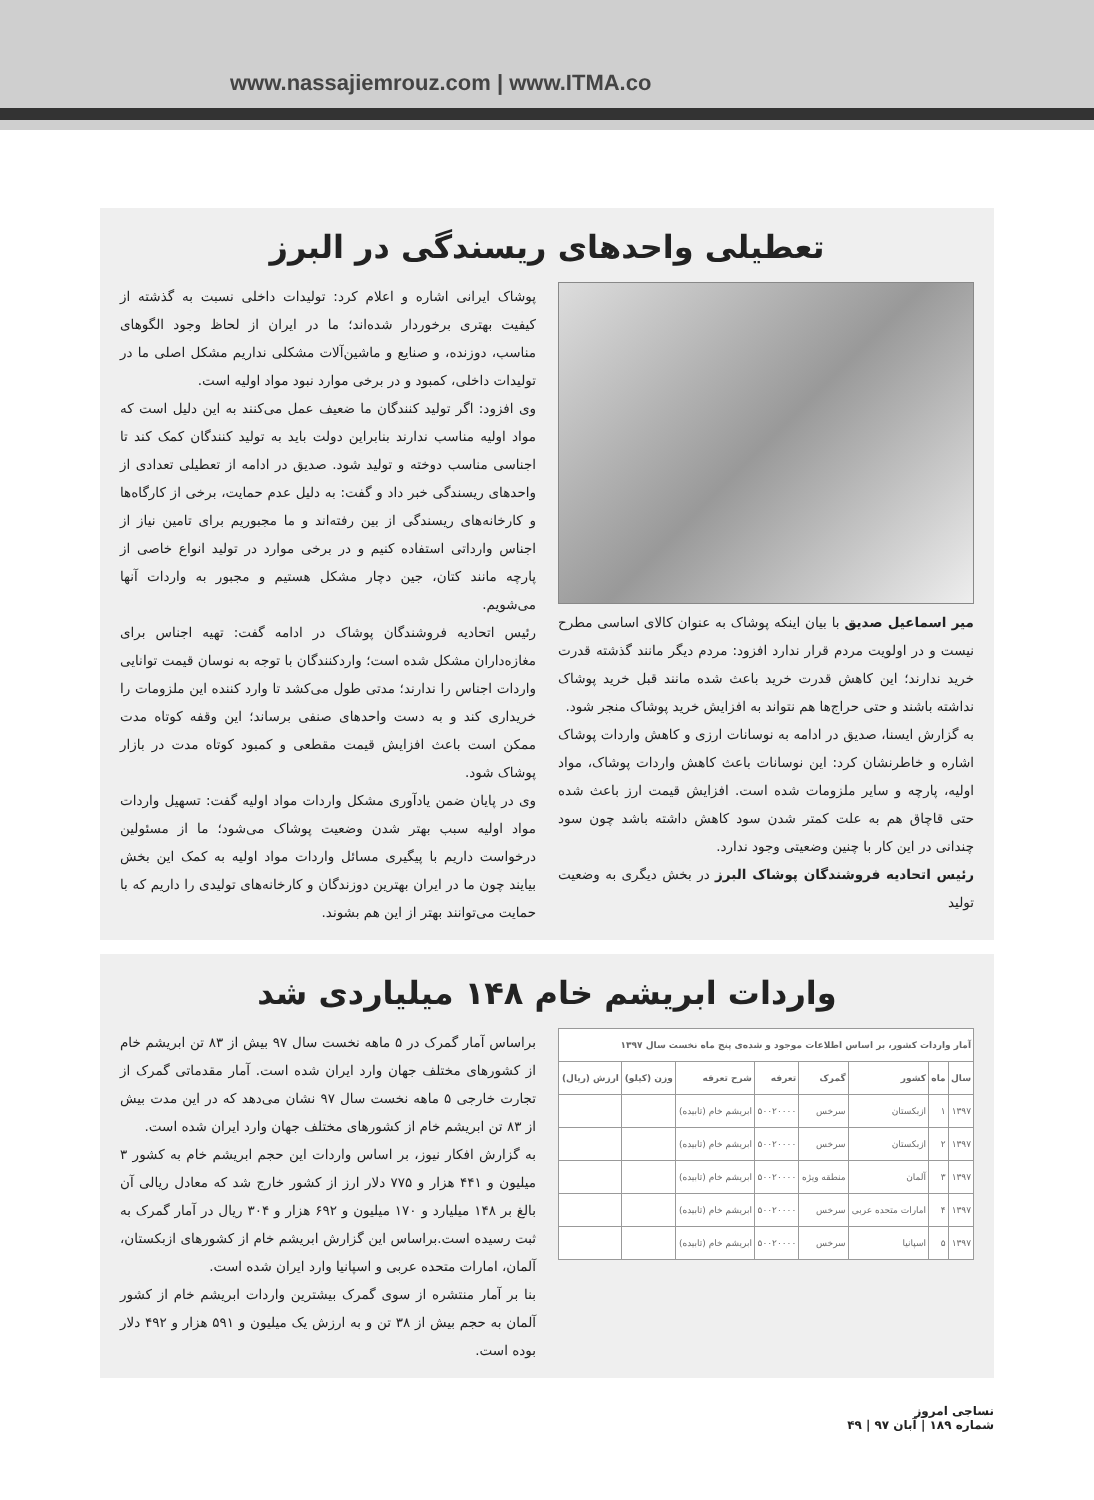www.nassajiemrouz.com | www.ITMA.co
تعطیلی واحدهای ریسندگی در البرز
میر اسماعیل صدیق با بیان اینکه پوشاک به عنوان کالای اساسی مطرح نیست و در اولویت مردم قرار ندارد افزود: مردم دیگر مانند گذشته قدرت خرید ندارند؛ این کاهش قدرت خرید باعث شده مانند قبل خرید پوشاک نداشته باشند و حتی حراج‌ها هم نتواند به افزایش خرید پوشاک منجر شود.
به گزارش ایسنا، صدیق در ادامه به نوسانات ارزی و کاهش واردات پوشاک اشاره و خاطرنشان کرد: این نوسانات باعث کاهش واردات پوشاک، مواد اولیه، پارچه و سایر ملزومات شده است. افزایش قیمت ارز باعث شده حتی قاچاق هم به علت کمتر شدن سود کاهش داشته باشد چون سود چندانی در این کار با چنین وضعیتی وجود ندارد.
رئیس اتحادیه فروشندگان پوشاک البرز در بخش دیگری به وضعیت تولید
پوشاک ایرانی اشاره و اعلام کرد: تولیدات داخلی نسبت به گذشته از کیفیت بهتری برخوردار شده‌اند؛ ما در ایران از لحاظ وجود الگوهای مناسب، دوزنده، و صنایع و ماشین‌آلات مشکلی نداریم مشکل اصلی ما در تولیدات داخلی، کمبود و در برخی موارد نبود مواد اولیه است.
وی افزود: اگر تولید کنندگان ما ضعیف عمل می‌کنند به این دلیل است که مواد اولیه مناسب ندارند بنابراین دولت باید به تولید کنندگان کمک کند تا اجناسی مناسب دوخته و تولید شود. صدیق در ادامه از تعطیلی تعدادی از واحدهای ریسندگی خبر داد و گفت: به دلیل عدم حمایت، برخی از کارگاه‌ها و کارخانه‌های ریسندگی از بین رفته‌اند و ما مجبوریم برای تامین نیاز از اجناس وارداتی استفاده کنیم و در برخی موارد در تولید انواع خاصی از پارچه مانند کتان، جین دچار مشکل هستیم و مجبور به واردات آنها می‌شویم.
رئیس اتحادیه فروشندگان پوشاک در ادامه گفت: تهیه اجناس برای مغازه‌داران مشکل شده است؛ واردکنندگان با توجه به نوسان قیمت توانایی واردات اجناس را ندارند؛ مدتی طول می‌کشد تا وارد کننده این ملزومات را خریداری کند و به دست واحدهای صنفی برساند؛ این وقفه کوتاه مدت ممکن است باعث افزایش قیمت مقطعی و کمبود کوتاه مدت در بازار پوشاک شود.
وی در پایان ضمن یادآوری مشکل واردات مواد اولیه گفت: تسهیل واردات مواد اولیه سبب بهتر شدن وضعیت پوشاک می‌شود؛ ما از مسئولین درخواست داریم با پیگیری مسائل واردات مواد اولیه به کمک این بخش بیایند چون ما در ایران بهترین دوزندگان و کارخانه‌های تولیدی را داریم که با حمایت می‌توانند بهتر از این هم بشوند.
واردات ابریشم خام ۱۴۸ میلیاردی شد
| آمار واردات کشور، بر اساس اطلاعات موجود و شده‌ی پنج ماه نخست سال ۱۳۹۷ | | | | | | | |
| --- | --- | --- | --- | --- | --- | --- | --- |
| سال | ماه | کشور | گمرک | تعرفه | شرح تعرفه | وزن (کیلو) | ارزش (ریال) |
| ۱۳۹۷ | ۱ | ازبکستان | سرخس | ۵۰۰۲۰۰۰۰ | ابریشم خام (تابیده) | | |
| ۱۳۹۷ | ۲ | ازبکستان | سرخس | ۵۰۰۲۰۰۰۰ | ابریشم خام (تابیده) | | |
| ۱۳۹۷ | ۳ | آلمان | منطقه ویژه | ۵۰۰۲۰۰۰۰ | ابریشم خام (تابیده) | | |
| ۱۳۹۷ | ۴ | امارات متحده عربی | سرخس | ۵۰۰۲۰۰۰۰ | ابریشم خام (تابیده) | | |
| ۱۳۹۷ | ۵ | اسپانیا | سرخس | ۵۰۰۲۰۰۰۰ | ابریشم خام (تابیده) | | |
براساس آمار گمرک در ۵ ماهه نخست سال ۹۷ بیش از ۸۳ تن ابریشم خام از کشورهای مختلف جهان وارد ایران شده است. آمار مقدماتی گمرک از تجارت خارجی ۵ ماهه نخست سال ۹۷ نشان می‌دهد که در این مدت بیش از ۸۳ تن ابریشم خام از کشورهای مختلف جهان وارد ایران شده است.
به گزارش افکار نیوز، بر اساس واردات این حجم ابریشم خام به کشور ۳ میلیون و ۴۴۱ هزار و ۷۷۵ دلار ارز از کشور خارج شد که معادل ریالی آن بالغ بر ۱۴۸ میلیارد و ۱۷۰ میلیون و ۶۹۲ هزار و ۳۰۴ ریال در آمار گمرک به ثبت رسیده است.براساس این گزارش ابریشم خام از کشورهای ازبکستان، آلمان، امارات متحده عربی و اسپانیا وارد ایران شده است.
بنا بر آمار منتشره از سوی گمرک بیشترین واردات ابریشم خام از کشور آلمان به حجم بیش از ۳۸ تن و به ارزش یک میلیون و ۵۹۱ هزار و ۴۹۲ دلار بوده است.
نساجی امروز
شماره ۱۸۹ | آبان ۹۷ | ۴۹